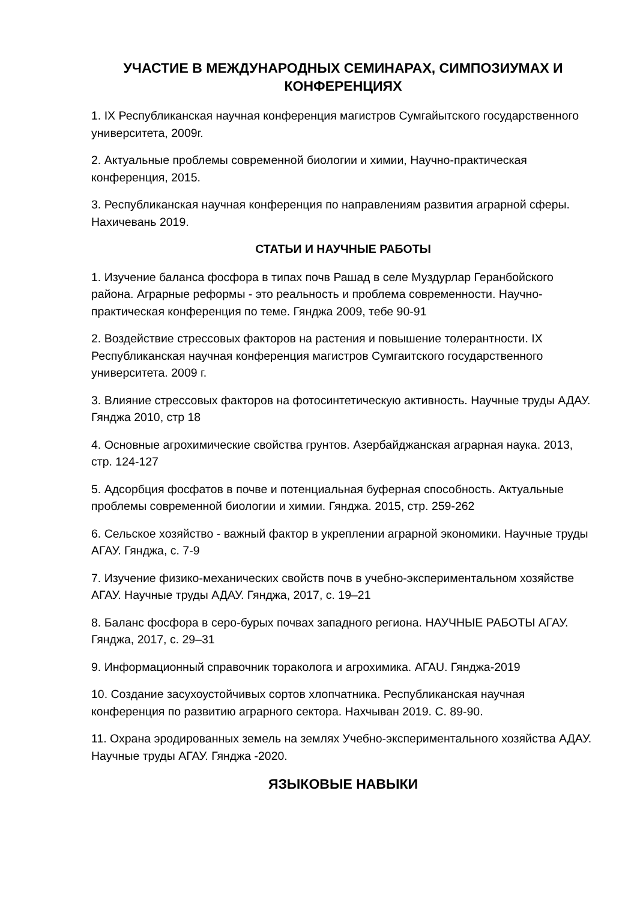УЧАСТИЕ В МЕЖДУНАРОДНЫХ СЕМИНАРАХ, СИМПОЗИУМАХ И КОНФЕРЕНЦИЯХ
1. IX Республиканская научная конференция магистров Сумгайытского государственного университета, 2009г.
2. Актуальные проблемы современной биологии и химии, Научно-практическая конференция, 2015.
3. Республиканская научная конференция по направлениям развития аграрной сферы. Нахичевань 2019.
СТАТЬИ И НАУЧНЫЕ РАБОТЫ
1. Изучение баланса фосфора в типах почв Рашад в селе Муздурлар Геранбойского района. Аграрные реформы - это реальность и проблема современности. Научно-практическая конференция по теме. Гянджа 2009, тебе 90-91
2. Воздействие стрессовых факторов на растения и повышение толерантности. IX Республиканская научная конференция магистров Сумгаитского государственного университета. 2009 г.
3. Влияние стрессовых факторов на фотосинтетическую активность. Научные труды АДАУ. Гянджа 2010, стр 18
4. Основные агрохимические свойства грунтов. Азербайджанская аграрная наука. 2013, стр. 124-127
5. Адсорбция фосфатов в почве и потенциальная буферная способность. Актуальные проблемы современной биологии и химии. Гянджа. 2015, стр. 259-262
6. Сельское хозяйство - важный фактор в укреплении аграрной экономики. Научные труды АГАУ. Гянджа, с. 7-9
7. Изучение физико-механических свойств почв в учебно-экспериментальном хозяйстве АГАУ. Научные труды АДАУ. Гянджа, 2017, с. 19–21
8. Баланс фосфора в серо-бурых почвах западного региона. НАУЧНЫЕ РАБОТЫ АГАУ. Гянджа, 2017, с. 29–31
9. Информационный справочник тораколога и агрохимика. АГАU. Гянджа-2019
10. Создание засухоустойчивых сортов хлопчатника. Республиканская научная конференция по развитию аграрного сектора. Нахчыван 2019. С. 89-90.
11. Охрана эродированных земель на землях Учебно-экспериментального хозяйства АДАУ. Научные труды АГАУ. Гянджа -2020.
ЯЗЫКОВЫЕ НАВЫКИ